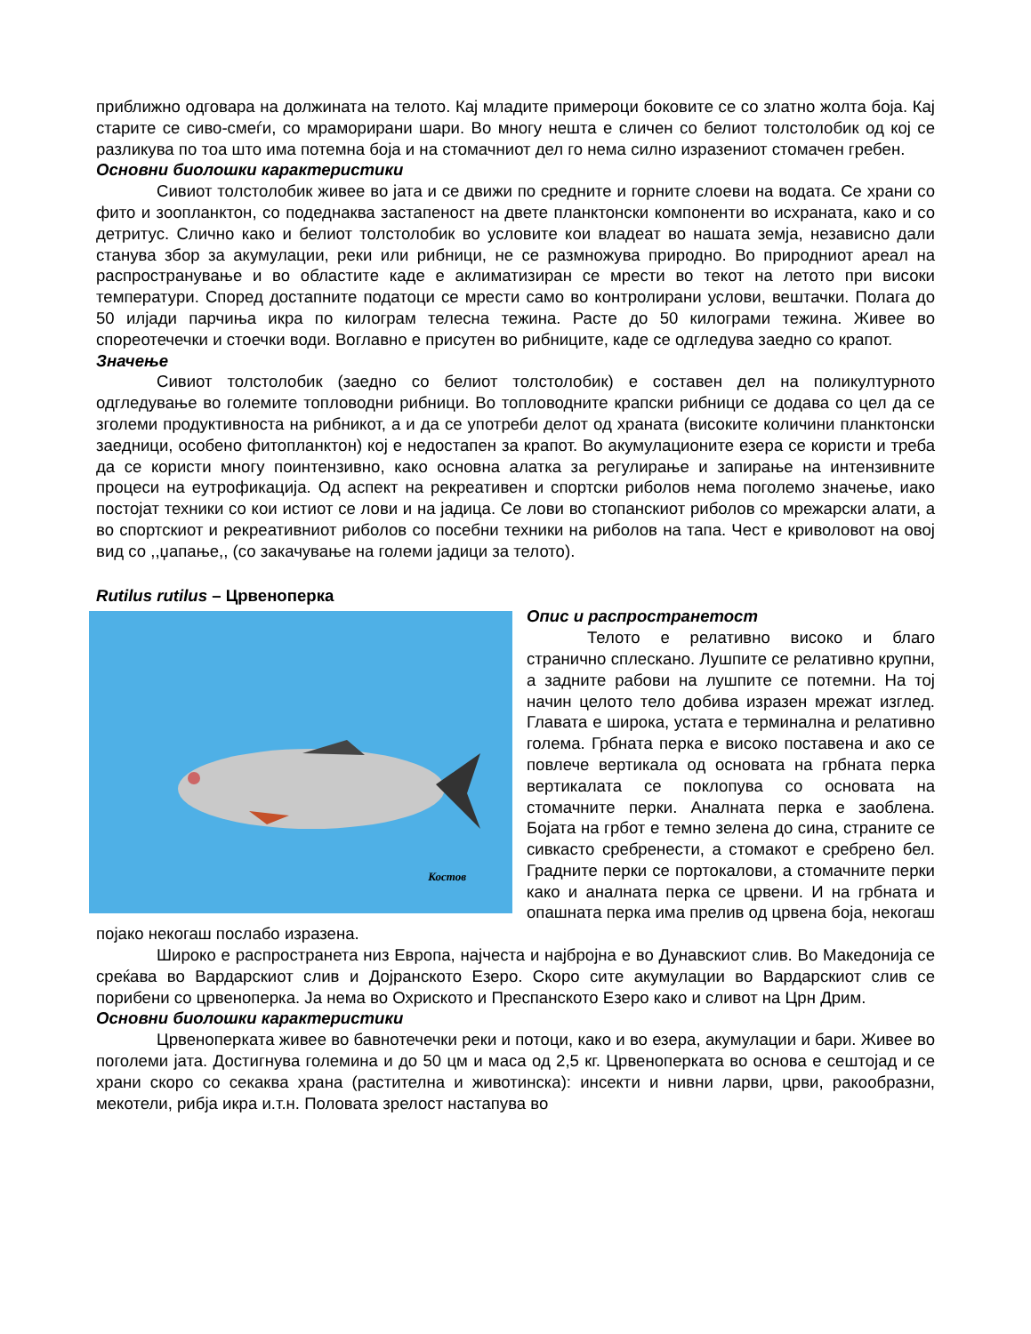приближно одговара на должината на телото. Кај младите примероци боковите се со златно жолта боја. Кај старите се сиво-смеѓи, со мраморирани шари. Во многу нешта е сличен со белиот толстолобик од кој се разликува по тоа што има потемна боја и на стомачниот дел го нема силно изразениот стомачен гребен.
Основни биолошки карактеристики
Сивиот толстолобик живее во јата и се движи по средните и горните слоеви на водата. Се храни со фито и зоопланктон, со подеднаква застапеност на двете планктонски компоненти во исхраната, како и со детритус. Слично како и белиот толстолобик во условите кои владеат во нашата земја, независно дали станува збор за акумулации, реки или рибници, не се размножува природно. Во природниот ареал на распространување и во областите каде е аклиматизиран се мрести во текот на летото при високи температури. Според достапните податоци се мрести само во контролирани услови, вештачки. Полага до 50 илјади парчиња икра по килограм телесна тежина. Расте до 50 килограми тежина. Живее во спореотечечки и стоечки води. Воглавно е присутен во рибниците, каде се одгледува заедно со крапот.
Значење
Сивиот толстолобик (заедно со белиот толстолобик) е составен дел на поликултурното одгледување во големите топловодни рибници. Во топловодните крапски рибници се додава со цел да се зголеми продуктивноста на рибникот, а и да се употреби делот од храната (високите количини планктонски заедници, особено фитопланктон) кој е недостапен за крапот. Во акумулационите езера се користи и треба да се користи многу поинтензивно, како основна алатка за регулирање и запирање на интензивните процеси на еутрофикација. Од аспект на рекреативен и спортски риболов нема поголемо значење, иако постојат техники со кои истиот се лови и на јадица. Се лови во стопанскиот риболов со мрежарски алати, а во спортскиот и рекреативниот риболов со посебни техники на риболов на тапа. Чест е криволовот на овој вид со ,,џапање,, (со закачување на големи јадици за телото).
Rutilus rutilus – Црвеноперка
Костов
Опис и распространетост
Телото е релативно високо и благо странично сплескано. Лушпите се релативно крупни, а задните рабови на лушпите се потемни. На тој начин целото тело добива изразен мрежат изглед. Главата е широка, устата е терминална и релативно голема. Грбната перка е високо поставена и ако се повлече вертикала од основата на грбната перка вертикалата се поклопува со основата на стомачните перки. Аналната перка е заоблена. Бојата на грбот е темно зелена до сина, страните се сивкасто сребренести, а стомакот е сребрено бел. Градните перки се портокалови, а стомачните перки како и аналната перка се црвени. И на грбната и опашната перка има прелив од црвена боја, некогаш појако некогаш послабо изразена.
Широко е распространета низ Европа, најчеста и најбројна е во Дунавскиот слив. Во Македонија се среќава во Вардарскиот слив и Дојранското Езеро. Скоро сите акумулации во Вардарскиот слив се порибени со црвеноперка. Ја нема во Охриското и Преспанското Езеро како и сливот на Црн Дрим.
Основни биолошки карактеристики
Црвеноперката живее во бавнотечечки реки и потоци, како и во езера, акумулации и бари. Живее во поголеми јата. Достигнува големина и до 50 цм и маса од 2,5 кг. Црвеноперката во основа е сештојад и се храни скоро со секаква храна (растителна и животинска): инсекти и нивни ларви, црви, ракообразни, мекотели, рибја икра и.т.н. Половата зрелост настапува во